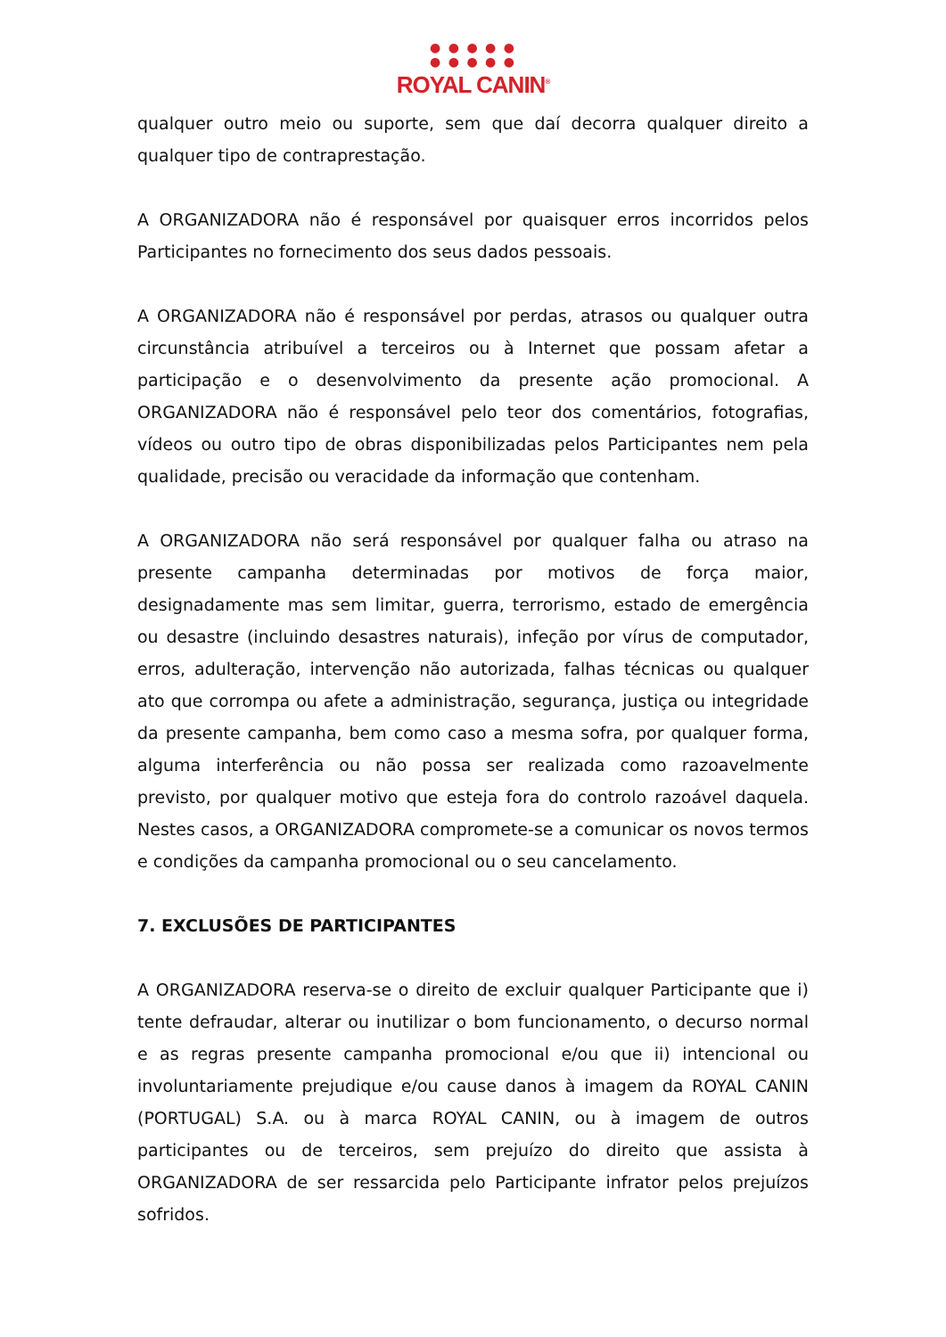● ● ● ● ●
● ● ● ● ●
ROYAL CANIN<sup>®</sup>
qualquer outro meio ou suporte, sem que daí decorra qualquer direito a qualquer tipo de contraprestação.
A ORGANIZADORA não é responsável por quaisquer erros incorridos pelos Participantes no fornecimento dos seus dados pessoais.
A ORGANIZADORA não é responsável por perdas, atrasos ou qualquer outra circunstância atribuível a terceiros ou à Internet que possam afetar a participação e o desenvolvimento da presente ação promocional. A ORGANIZADORA não é responsável pelo teor dos comentários, fotografias, vídeos ou outro tipo de obras disponibilizadas pelos Participantes nem pela qualidade, precisão ou veracidade da informação que contenham.
A ORGANIZADORA não será responsável por qualquer falha ou atraso na presente campanha determinadas por motivos de força maior, designadamente mas sem limitar, guerra, terrorismo, estado de emergência ou desastre (incluindo desastres naturais), infeção por vírus de computador, erros, adulteração, intervenção não autorizada, falhas técnicas ou qualquer ato que corrompa ou afete a administração, segurança, justiça ou integridade da presente campanha, bem como caso a mesma sofra, por qualquer forma, alguma interferência ou não possa ser realizada como razoavelmente previsto, por qualquer motivo que esteja fora do controlo razoável daquela. Nestes casos, a ORGANIZADORA compromete-se a comunicar os novos termos e condições da campanha promocional ou o seu cancelamento.
7. EXCLUSÕES DE PARTICIPANTES
A ORGANIZADORA reserva-se o direito de excluir qualquer Participante que i) tente defraudar, alterar ou inutilizar o bom funcionamento, o decurso normal e as regras presente campanha promocional e/ou que ii) intencional ou involuntariamente prejudique e/ou cause danos à imagem da ROYAL CANIN (PORTUGAL) S.A. ou à marca ROYAL CANIN, ou à imagem de outros participantes ou de terceiros, sem prejuízo do direito que assista à ORGANIZADORA de ser ressarcida pelo Participante infrator pelos prejuízos sofridos.